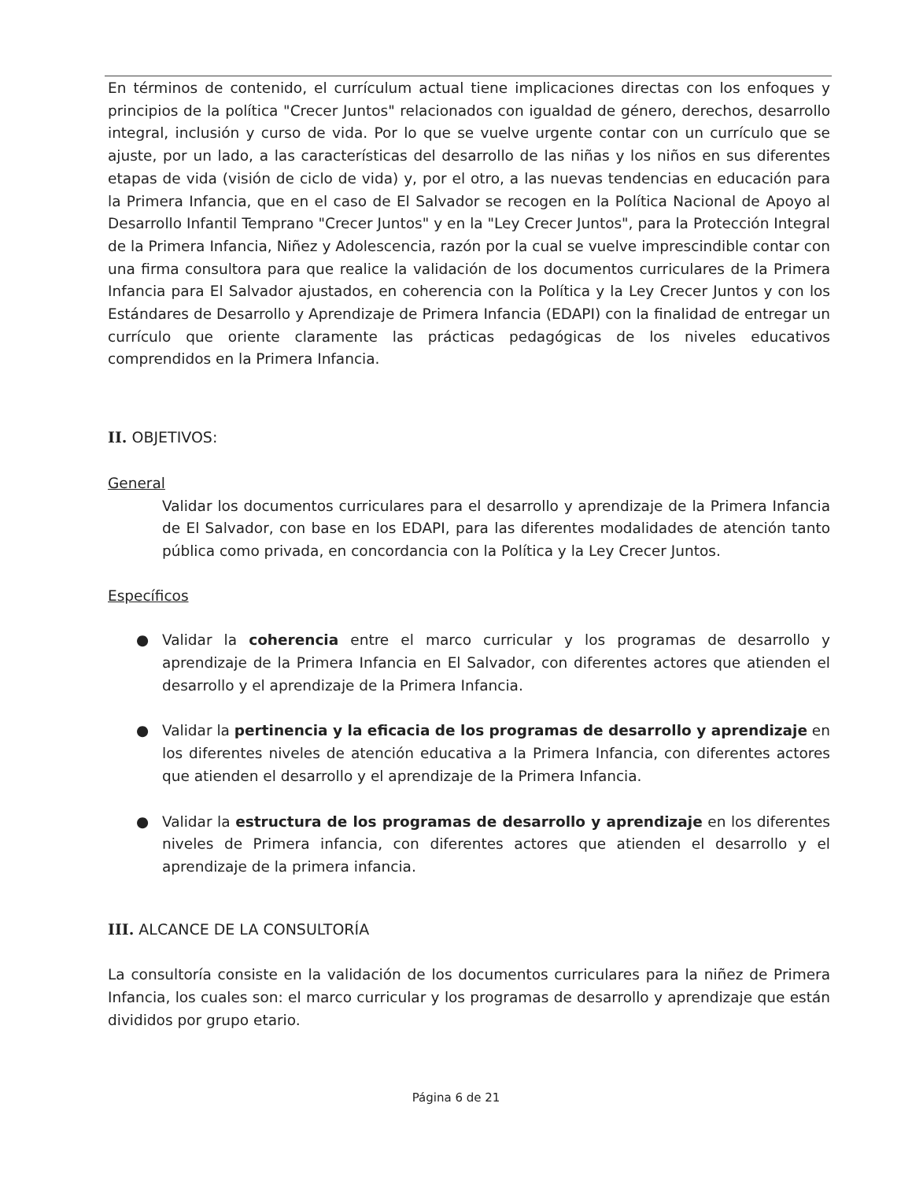En términos de contenido, el currículum actual tiene implicaciones directas con los enfoques y principios de la política "Crecer Juntos" relacionados con igualdad de género, derechos, desarrollo integral, inclusión y curso de vida. Por lo que se vuelve urgente contar con un currículo que se ajuste, por un lado, a las características del desarrollo de las niñas y los niños en sus diferentes etapas de vida (visión de ciclo de vida) y, por el otro, a las nuevas tendencias en educación para la Primera Infancia, que en el caso de El Salvador se recogen en la Política Nacional de Apoyo al Desarrollo Infantil Temprano "Crecer Juntos" y en la "Ley Crecer Juntos", para la Protección Integral de la Primera Infancia, Niñez y Adolescencia, razón por la cual se vuelve imprescindible contar con una firma consultora para que realice la validación de los documentos curriculares de la Primera Infancia para El Salvador ajustados, en coherencia con la Política y la Ley Crecer Juntos y con los Estándares de Desarrollo y Aprendizaje de Primera Infancia (EDAPI) con la finalidad de entregar un currículo que oriente claramente las prácticas pedagógicas de los niveles educativos comprendidos en la Primera Infancia.
II. OBJETIVOS:
General
Validar los documentos curriculares para el desarrollo y aprendizaje de la Primera Infancia de El Salvador, con base en los EDAPI, para las diferentes modalidades de atención tanto pública como privada, en concordancia con la Política y la Ley Crecer Juntos.
Específicos
● Validar la coherencia entre el marco curricular y los programas de desarrollo y aprendizaje de la Primera Infancia en El Salvador, con diferentes actores que atienden el desarrollo y el aprendizaje de la Primera Infancia.
● Validar la pertinencia y la eficacia de los programas de desarrollo y aprendizaje en los diferentes niveles de atención educativa a la Primera Infancia, con diferentes actores que atienden el desarrollo y el aprendizaje de la Primera Infancia.
● Validar la estructura de los programas de desarrollo y aprendizaje en los diferentes niveles de Primera infancia, con diferentes actores que atienden el desarrollo y el aprendizaje de la primera infancia.
III. ALCANCE DE LA CONSULTORÍA
La consultoría consiste en la validación de los documentos curriculares para la niñez de Primera Infancia, los cuales son: el marco curricular y los programas de desarrollo y aprendizaje que están divididos por grupo etario.
Página 6 de 21